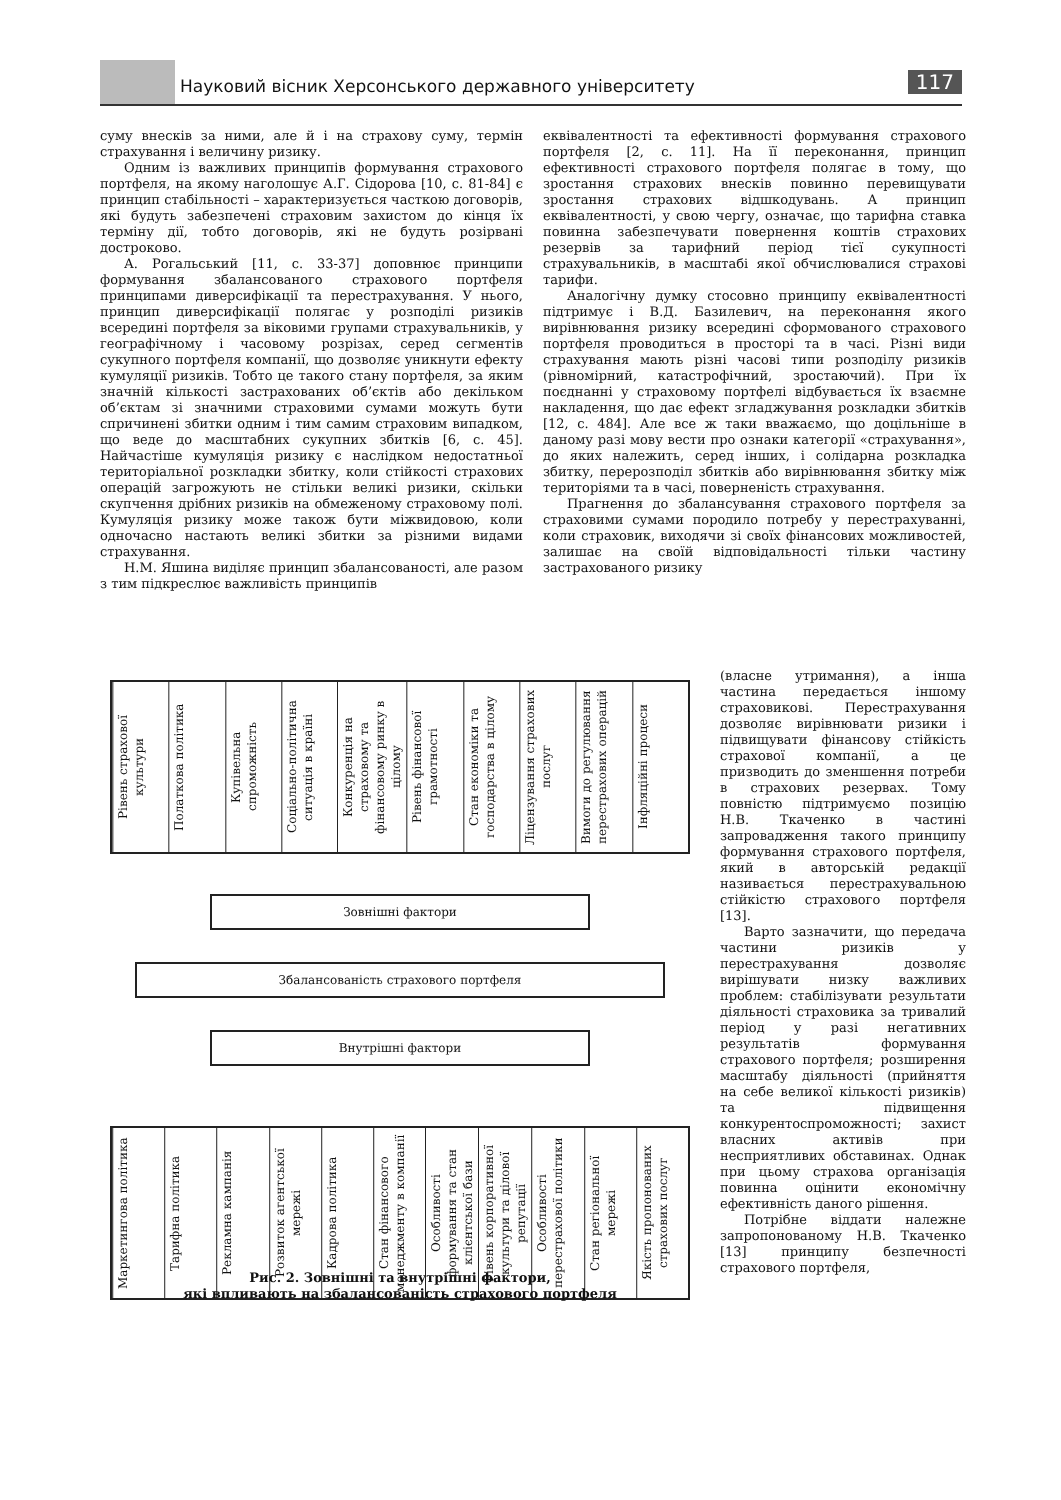Науковий вісник Херсонського державного університету 117
суму внесків за ними, але й і на страхову суму, термін страхування і величину ризику.
Одним із важливих принципів формування страхового портфеля, на якому наголошує А.Г. Сідорова [10, с. 81-84] є принцип стабільності – характеризується часткою договорів, які будуть забезпечені страховим захистом до кінця їх терміну дії, тобто договорів, які не будуть розірвані достроково.
А. Рогальський [11, с. 33-37] доповнює принципи формування збалансованого страхового портфеля принципами диверсифікації та перестрахування. У нього, принцип диверсифікації полягає у розподілі ризиків всередині портфеля за віковими групами страхувальників, у географічному і часовому розрізах, серед сегментів сукупного портфеля компанії, що дозволяє уникнути ефекту кумуляції ризиків. Тобто це такого стану портфеля, за яким значній кількості застрахованих об’єктів або декільком об’єктам зі значними страховими сумами можуть бути спричинені збитки одним і тим самим страховим випадком, що веде до масштабних сукупних збитків [6, с. 45]. Найчастіше кумуляція ризику є наслідком недостатньої територіальної розкладки збитку, коли стійкості страхових операцій загрожують не стільки великі ризики, скільки скупчення дрібних ризиків на обмеженому страховому полі. Кумуляція ризику може також бути міжвидовою, коли одночасно настають великі збитки за різними видами страхування.
Н.М. Яшина виділяє принцип збалансованості, але разом з тим підкреслює важливість принципів
еквівалентності та ефективності формування страхового портфеля [2, с. 11]. На її переконання, принцип ефективності страхового портфеля полягає в тому, що зростання страхових внесків повинно перевищувати зростання страхових відшкодувань. А принцип еквівалентності, у свою чергу, означає, що тарифна ставка повинна забезпечувати повернення коштів страхових резервів за тарифний період тієї сукупності страхувальників, в масштабі якої обчислювалися страхові тарифи.
Аналогічну думку стосовно принципу еквівалентності підтримує і В.Д. Базилевич, на переконання якого вирівнювання ризику всередині сформованого страхового портфеля проводиться в просторі та в часі. Різні види страхування мають різні часові типи розподілу ризиків (рівномірний, катастрофічний, зростаючий). При їх поєднанні у страховому портфелі відбувається їх взаємне накладення, що дає ефект згладжування розкладки збитків [12, с. 484]. Але все ж таки вважаємо, що доцільніше в даному разі мову вести про ознаки категорії «страхування», до яких належить, серед інших, і солідарна розкладка збитку, перерозподіл збитків або вирівнювання збитку між територіями та в часі, поверненість страхування.
Прагнення до збалансування страхового портфеля за страховими сумами породило потребу у перестрахуванні, коли страховик, виходячи зі своїх фінансових можливостей, залишає на своїй відповідальності тільки частину застрахованого ризику
(власне утримання), а інша частина передається іншому страховикові. Перестрахування дозволяє вирівнювати ризики і підвищувати фінансову стійкість страхової компанії, а це призводить до зменшення потреби в страхових резервах. Тому повністю підтримуємо позицію Н.В. Ткаченко в частині запровадження такого принципу формування страхового портфеля, який в авторській редакції називається перестрахувальною стійкістю страхового портфеля [13].
Варто зазначити, що передача частини ризиків у перестрахування дозволяє вирішувати низку важливих проблем: стабілізувати результати діяльності страховика за тривалий період у разі негативних результатів формування страхового портфеля; розширення масштабу діяльності (прийняття на себе великої кількості ризиків) та підвищення конкурентоспроможності; захист власних активів при несприятливих обставинах. Однак при цьому страхова організація повинна оцінити економічну ефективність даного рішення.
Потрібне віддати належне запропонованому Н.В. Ткаченко [13] принципу безпечності страхового портфеля,
Рівень страхової культури
Полаткова політика
Купівельна спроможність
Соціально-політична ситуація в країні
Конкуренція на страховому та фінансовому ринку в цілому
Рівень фінансової грамотності
Стан економіки та господарства в цілому
Ліцензування страхових послуг
Вимоги до регулювання перестрахових операцій
Інфляційні процеси
Зовнішні фактори
Збалансованість страхового портфеля
Внутрішні фактори
Маркетингова політика
Тарифна політика
Рекламна кампанія
Розвиток агентської мережі
Кадрова політика
Стан фінансового менеджменту в компанії
Особливості формування та стан клієнтської бази
Рівень корпоративної культури та ділової репутації
Особливості перестрахової політики
Стан регіональної мережі
Якість пропонованих страхових послуг
Рис. 2. Зовнішні та внутрішні фактори,
які впливають на збалансованість страхового портфеля